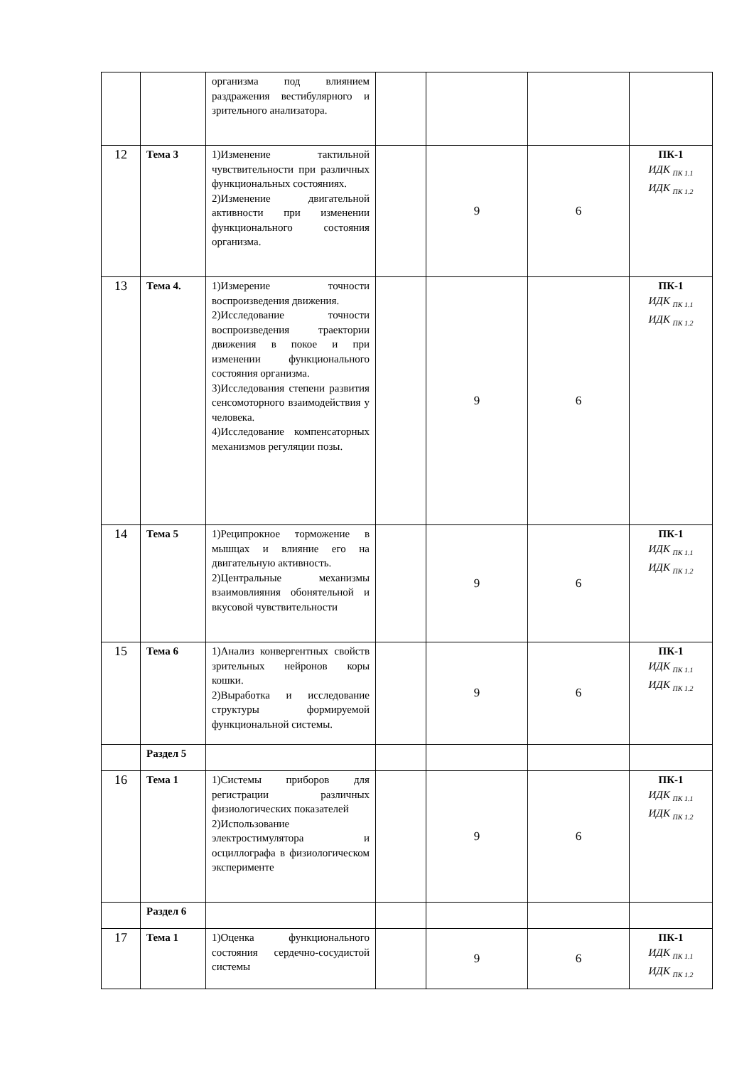| | | организма под влиянием раздражения вестибулярного и зрительного анализатора. | | | | |
| 12 | Тема 3 | 1)Изменение тактильной чувствительности при различных функциональных состояниях. 2)Изменение двигательной активности при изменении функционального состояния организма. | | 9 | 6 | ПК-1 ИДК <sub>ПК 1.1</sub> ИДК <sub>ПК 1.2</sub> |
| 13 | Тема 4. | 1)Измерение точности воспроизведения движения. 2)Исследование точности воспроизведения траектории движения в покое и при изменении функционального состояния организма. 3)Исследования степени развития сенсомоторного взаимодействия у человека. 4)Исследование компенсаторных механизмов регуляции позы. | | 9 | 6 | ПК-1 ИДК <sub>ПК 1.1</sub> ИДК <sub>ПК 1.2</sub> |
| 14 | Тема 5 | 1)Реципрокное торможение в мышцах и влияние его на двигательную активность. 2)Центральные механизмы взаимовлияния обонятельной и вкусовой чувствительности | | 9 | 6 | ПК-1 ИДК <sub>ПК 1.1</sub> ИДК <sub>ПК 1.2</sub> |
| 15 | Тема 6 | 1)Анализ конвергентных свойств зрительных нейронов коры кошки. 2)Выработка и исследование структуры формируемой функциональной системы. | | 9 | 6 | ПК-1 ИДК <sub>ПК 1.1</sub> ИДК <sub>ПК 1.2</sub> |
| | Раздел 5 | | | | | |
| 16 | Тема 1 | 1)Системы приборов для регистрации различных физиологических показателей 2)Использование электростимулятора и осциллографа в физиологическом эксперименте | | 9 | 6 | ПК-1 ИДК <sub>ПК 1.1</sub> ИДК <sub>ПК 1.2</sub> |
| | Раздел 6 | | | | | |
| 17 | Тема 1 | 1)Оценка функционального состояния сердечно-сосудистой системы | | 9 | 6 | ПК-1 ИДК <sub>ПК 1.1</sub> ИДК <sub>ПК 1.2</sub> |